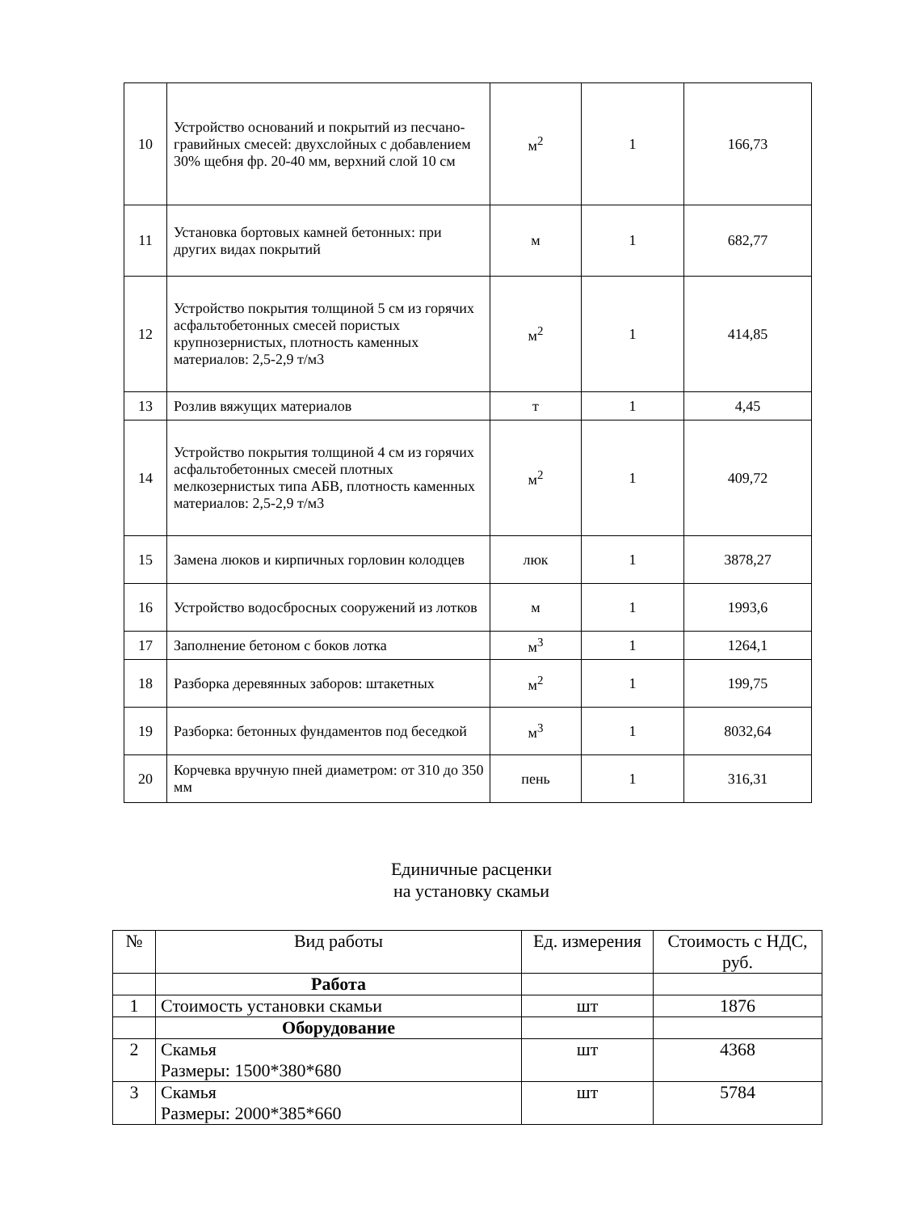| 10 | Устройство оснований и покрытий из песчано-гравийных смесей: двухслойных с добавлением 30% щебня фр. 20-40 мм, верхний слой 10 см | м<sup>2</sup> | 1 | 166,73 |
| 11 | Установка бортовых камней бетонных: при других видах покрытий | м | 1 | 682,77 |
| 12 | Устройство покрытия толщиной 5 см из горячих асфальтобетонных смесей пористых крупнозернистых, плотность каменных материалов: 2,5-2,9 т/м3 | м<sup>2</sup> | 1 | 414,85 |
| 13 | Розлив вяжущих материалов | т | 1 | 4,45 |
| 14 | Устройство покрытия толщиной 4 см из горячих асфальтобетонных смесей плотных мелкозернистых типа АБВ, плотность каменных материалов: 2,5-2,9 т/м3 | м<sup>2</sup> | 1 | 409,72 |
| 15 | Замена люков и кирпичных горловин колодцев | люк | 1 | 3878,27 |
| 16 | Устройство водосбросных сооружений из лотков | м | 1 | 1993,6 |
| 17 | Заполнение бетоном с боков лотка | м<sup>3</sup> | 1 | 1264,1 |
| 18 | Разборка деревянных заборов: штакетных | м<sup>2</sup> | 1 | 199,75 |
| 19 | Разборка: бетонных фундаментов под беседкой | м<sup>3</sup> | 1 | 8032,64 |
| 20 | Корчевка вручную пней диаметром: от 310 до 350 мм | пень | 1 | 316,31 |
Единичные расценки
на установку скамьи
| № | Вид работы | Ед. измерения | Стоимость с НДС, руб. |
| --- | --- | --- | --- |
| | Работа | | |
| 1 | Стоимость установки скамьи | шт | 1876 |
| | Оборудование | | |
| 2 | Скамья Размеры: 1500*380*680 | шт | 4368 |
| 3 | Скамья Размеры: 2000*385*660 | шт | 5784 |